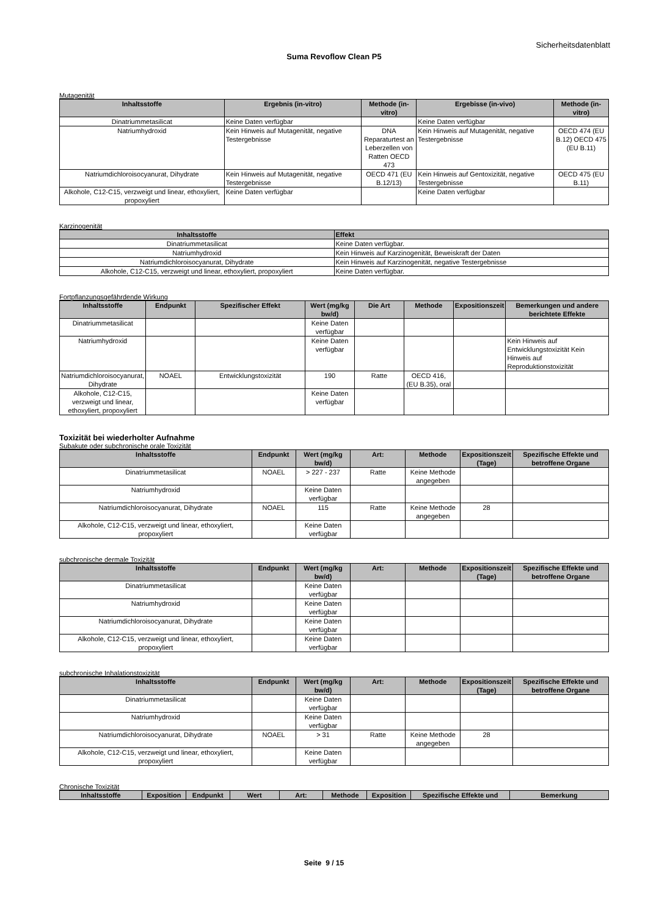Sicherheitsdatenblatt
Suma Revoflow Clean P5
Mutagenität
| Inhaltsstoffe | Ergebnis (in-vitro) | Methode (in-vitro) | Ergebisse (in-vivo) | Methode (in-vitro) |
| --- | --- | --- | --- | --- |
| Dinatriummetasilicat | Keine Daten verfügbar | | Keine Daten verfügbar | |
| Natriumhydroxid | Kein Hinweis auf Mutagenität, negative Testergebnisse | DNA Reparaturtest an Leberzellen von Ratten OECD 473 | Kein Hinweis auf Mutagenität, negative Testergebnisse | OECD 474 (EU B.12) OECD 475 (EU B.11) |
| Natriumdichloroisocyanurat, Dihydrate | Kein Hinweis auf Mutagenität, negative Testergebnisse | OECD 471 (EU B.12/13) | Kein Hinweis auf Gentoxizität, negative Testergebnisse | OECD 475 (EU B.11) |
| Alkohole, C12-C15, verzweigt und linear, ethoxyliert, propoxyliert | Keine Daten verfügbar | | Keine Daten verfügbar | |
Karzinogenität
| Inhaltsstoffe | Effekt |
| --- | --- |
| Dinatriummetasilicat | Keine Daten verfügbar. |
| Natriumhydroxid | Kein Hinweis auf Karzinogenität, Beweiskraft der Daten |
| Natriumdichloroisocyanurat, Dihydrate | Kein Hinweis auf Karzinogenität, negative Testergebnisse |
| Alkohole, C12-C15, verzweigt und linear, ethoxyliert, propoxyliert | Keine Daten verfügbar. |
Fortpflanzungsgefährdende Wirkung
| Inhaltsstoffe | Endpunkt | Spezifischer Effekt | Wert (mg/kg bw/d) | Die Art | Methode | Expositionszeit | Bemerkungen und andere berichtete Effekte |
| --- | --- | --- | --- | --- | --- | --- | --- |
| Dinatriummetasilicat | | | Keine Daten verfügbar | | | | |
| Natriumhydroxid | | | Keine Daten verfügbar | | | | Kein Hinweis auf Entwicklungstoxizität Kein Hinweis auf Reproduktionstoxizität |
| Natriumdichloroisocyanurat, Dihydrate | NOAEL | Entwicklungstoxizität | 190 | Ratte | OECD 416, (EU B.35), oral | | |
| Alkohole, C12-C15, verzweigt und linear, ethoxyliert, propoxyliert | | | Keine Daten verfügbar | | | | |
Toxizität bei wiederholter Aufnahme
Subakute oder subchronische orale Toxizität
| Inhaltsstoffe | Endpunkt | Wert (mg/kg bw/d) | Art: | Methode | Expositionszeit (Tage) | Spezifische Effekte und betroffene Organe |
| --- | --- | --- | --- | --- | --- | --- |
| Dinatriummetasilicat | NOAEL | > 227 - 237 | Ratte | Keine Methode angegeben | | |
| Natriumhydroxid | | Keine Daten verfügbar | | | | |
| Natriumdichloroisocyanurat, Dihydrate | NOAEL | 115 | Ratte | Keine Methode angegeben | 28 | |
| Alkohole, C12-C15, verzweigt und linear, ethoxyliert, propoxyliert | | Keine Daten verfügbar | | | | |
subchronische dermale Toxizität
| Inhaltsstoffe | Endpunkt | Wert (mg/kg bw/d) | Art: | Methode | Expositionszeit (Tage) | Spezifische Effekte und betroffene Organe |
| --- | --- | --- | --- | --- | --- | --- |
| Dinatriummetasilicat | | Keine Daten verfügbar | | | | |
| Natriumhydroxid | | Keine Daten verfügbar | | | | |
| Natriumdichloroisocyanurat, Dihydrate | | Keine Daten verfügbar | | | | |
| Alkohole, C12-C15, verzweigt und linear, ethoxyliert, propoxyliert | | Keine Daten verfügbar | | | | |
subchronische Inhalationstoxizität
| Inhaltsstoffe | Endpunkt | Wert (mg/kg bw/d) | Art: | Methode | Expositionszeit (Tage) | Spezifische Effekte und betroffene Organe |
| --- | --- | --- | --- | --- | --- | --- |
| Dinatriummetasilicat | | Keine Daten verfügbar | | | | |
| Natriumhydroxid | | Keine Daten verfügbar | | | | |
| Natriumdichloroisocyanurat, Dihydrate | NOAEL | > 31 | Ratte | Keine Methode angegeben | 28 | |
| Alkohole, C12-C15, verzweigt und linear, ethoxyliert, propoxyliert | | Keine Daten verfügbar | | | | |
Chronische Toxizität
| Inhaltsstoffe | Exposition | Endpunkt | Wert | Art: | Methode | Exposition | Spezifische Effekte und | Bemerkung |
| --- | --- | --- | --- | --- | --- | --- | --- | --- |
Seite 9 / 15